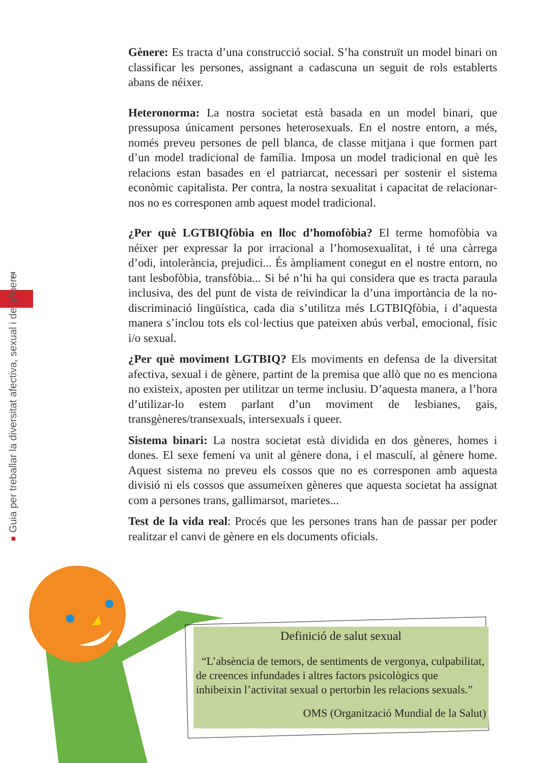7
● Guia per treballar la diversitat afectiva, sexual i de gènere
Gènere: Es tracta d’una construcció social. S’ha construït un model binari on classificar les persones, assignant a cadascuna un seguit de rols establerts abans de néixer.
Heteronorma: La nostra societat està basada en un model binari, que pressuposa únicament persones heterosexuals. En el nostre entorn, a més, només preveu persones de pell blanca, de classe mitjana i que formen part d’un model tradicional de família. Imposa un model tradicional en què les relacions estan basades en el patriarcat, necessari per sostenir el sistema econòmic capitalista. Per contra, la nostra sexualitat i capacitat de relacionar-nos no es corresponen amb aquest model tradicional.
¿Per què LGTBIQfòbia en lloc d’homofòbia? El terme homofòbia va néixer per expressar la por irracional a l’homosexualitat, i té una càrrega d’odi, intolerància, prejudici... És àmpliament conegut en el nostre entorn, no tant lesbofòbia, transfòbia... Si bé n’hi ha qui considera que es tracta paraula inclusiva, des del punt de vista de reivindicar la d’una importància de la no-discriminació lingüística, cada dia s’utilitza més LGTBIQfòbia, i d’aquesta manera s’inclou tots els col·lectius que pateixen abús verbal, emocional, físic i/o sexual.
¿Per què moviment LGTBIQ? Els moviments en defensa de la diversitat afectiva, sexual i de gènere, partint de la premisa que allò que no es menciona no existeix, aposten per utilitzar un terme inclusiu. D’aquesta manera, a l’hora d’utilizar-lo estem parlant d’un moviment de lesbianes, gais, transgèneres/transexuals, intersexuals i queer.
Sistema binari: La nostra societat està dividida en dos gèneres, homes i dones. El sexe femení va unit al gènere dona, i el masculí, al gènere home. Aquest sistema no preveu els cossos que no es corresponen amb aquesta divisió ni els cossos que assumeixen gèneres que aquesta societat ha assignat com a persones trans, gallimarsot, marietes...
Test de la vida real: Procés que les persones trans han de passar per poder realitzar el canvi de gènere en els documents oficials.
Definició de salut sexual
“L’absència de temors, de sentiments de vergonya, culpabilitat, de creences infundades i altres factors psicològics que inhibeixin l’activitat sexual o pertorbin les relacions sexuals.”
OMS (Organització Mundial de la Salut)